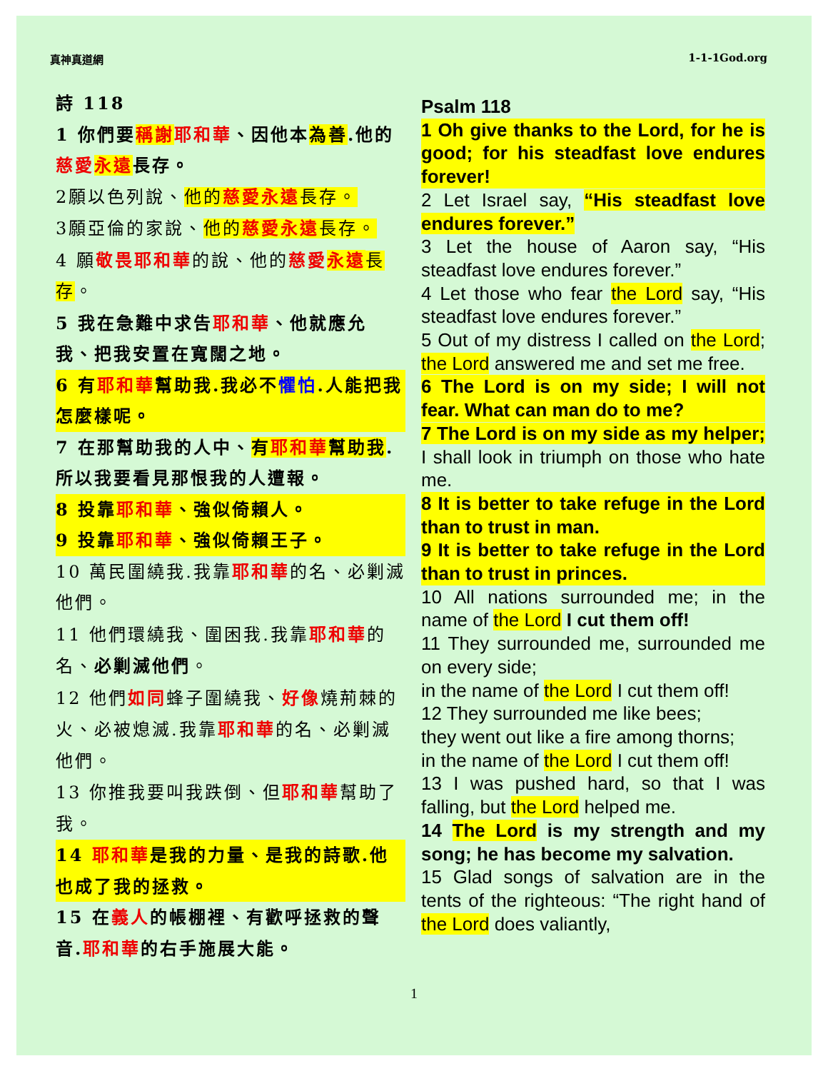真神真道網 1-1-1God.org
詩 118
1 你們要稱謝 耶和華、因他本為善.他的慈愛 永遠長存。
2願以色列說、他的慈愛永遠長存。
3願亞倫的家說、他的慈愛永遠長存。
4 願敬畏耶和華的說、他的慈愛 永遠 長存。
5 我在急難中求告耶和華、他就應允我、把我安置在寬闊之地。
6 有耶和華幫助我.我必不懼怕.人能把我怎麼樣呢。
7 在那幫助我的人中、有耶和華幫助我.所以我要看見那恨我的人遭報。
8 投靠耶和華、強似倚賴人。
9 投靠耶和華、強似倚賴王子。
10 萬民圍繞我.我靠耶和華的名、必剿滅他們。
11 他們環繞我、圍困我.我靠耶和華的名、必剿滅他們。
12 他們如同蜂子圍繞我、好像燒荊棘的火、必被熄滅.我靠耶和華的名、必剿滅他們。
13 你推我要叫我跌倒、但耶和華幫助了我。
14 耶和華是我的力量、是我的詩歌.他也成了我的拯救。
15 在義人的帳棚裡、有歡呼拯救的聲音.耶和華的右手施展大能。
Psalm 118
1 Oh give thanks to the Lord, for he is good; for his steadfast love endures forever!
2 Let Israel say, “His steadfast love endures forever.”
3 Let the house of Aaron say, “His steadfast love endures forever.”
4 Let those who fear the Lord say, “His steadfast love endures forever.”
5 Out of my distress I called on the Lord; the Lord answered me and set me free.
6 The Lord is on my side; I will not fear. What can man do to me?
7 The Lord is on my side as my helper; I shall look in triumph on those who hate me.
8 It is better to take refuge in the Lord than to trust in man.
9 It is better to take refuge in the Lord than to trust in princes.
10 All nations surrounded me; in the name of the Lord I cut them off!
11 They surrounded me, surrounded me on every side;
in the name of the Lord I cut them off!
12 They surrounded me like bees;
they went out like a fire among thorns;
in the name of the Lord I cut them off!
13 I was pushed hard, so that I was falling, but the Lord helped me.
14 The Lord is my strength and my song; he has become my salvation.
15 Glad songs of salvation are in the tents of the righteous: “The right hand of the Lord does valiantly,
1